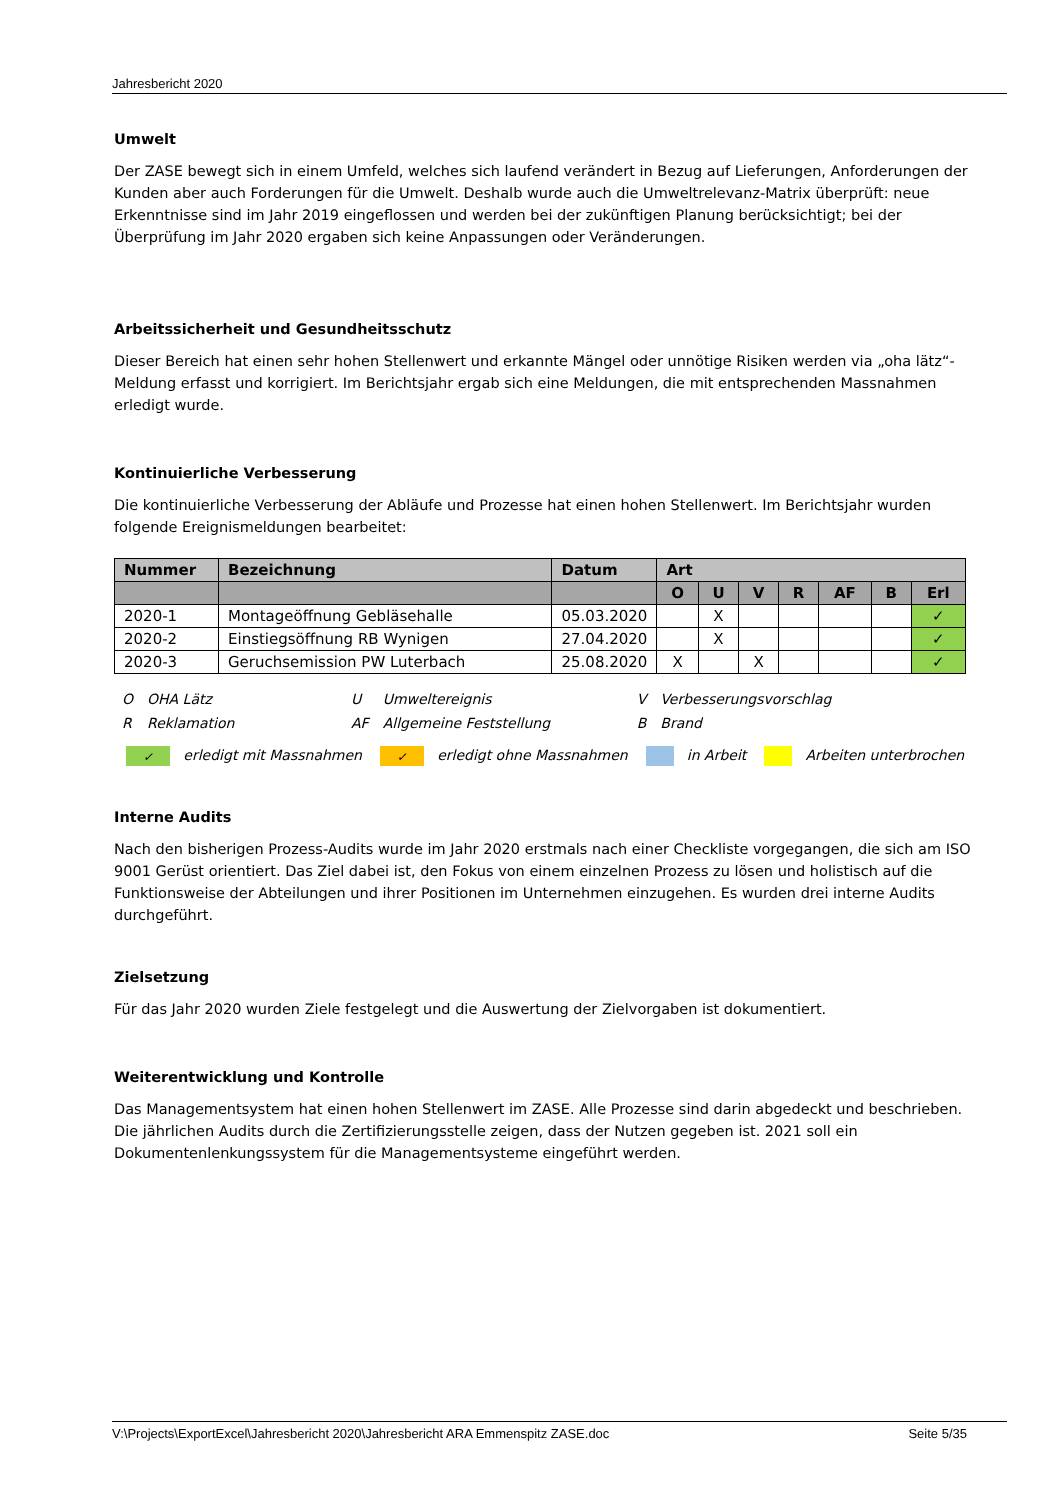Jahresbericht 2020
Umwelt
Der ZASE bewegt sich in einem Umfeld, welches sich laufend verändert in Bezug auf Lieferungen, Anforderungen der Kunden aber auch Forderungen für die Umwelt. Deshalb wurde auch die Umweltrelevanz-Matrix überprüft: neue Erkenntnisse sind im Jahr 2019 eingeflossen und werden bei der zukünftigen Planung berücksichtigt; bei der Überprüfung im Jahr 2020 ergaben sich keine Anpassungen oder Veränderungen.
Arbeitssicherheit und Gesundheitsschutz
Dieser Bereich hat einen sehr hohen Stellenwert und erkannte Mängel oder unnötige Risiken werden via „oha lätz“-Meldung erfasst und korrigiert. Im Berichtsjahr ergab sich eine Meldungen, die mit entsprechenden Massnahmen erledigt wurde.
Kontinuierliche Verbesserung
Die kontinuierliche Verbesserung der Abläufe und Prozesse hat einen hohen Stellenwert. Im Berichtsjahr wurden folgende Ereignismeldungen bearbeitet:
| Nummer | Bezeichnung | Datum | Art | | | | | | |
| --- | --- | --- | --- | --- | --- | --- | --- | --- | --- |
| | | | O | U | V | R | AF | B | Erl |
| 2020-1 | Montageöffnung Gebläsehalle | 05.03.2020 | | X | | | | | ✓ |
| 2020-2 | Einstiegsöffnung RB Wynigen | 27.04.2020 | | X | | | | | ✓ |
| 2020-3 | Geruchsemission PW Luterbach | 25.08.2020 | X | | X | | | | ✓ |
| O | OHA Lätz | U | Umweltereignis | V | Verbesserungsvorschlag |
| R | Reklamation | AF | Allgemeine Feststellung | B | Brand |
✓ erledigt mit Massnahmen ✓ erledigt ohne Massnahmen in Arbeit Arbeiten unterbrochen
Interne Audits
Nach den bisherigen Prozess-Audits wurde im Jahr 2020 erstmals nach einer Checkliste vorgegangen, die sich am ISO 9001 Gerüst orientiert. Das Ziel dabei ist, den Fokus von einem einzelnen Prozess zu lösen und holistisch auf die Funktionsweise der Abteilungen und ihrer Positionen im Unternehmen einzugehen. Es wurden drei interne Audits durchgeführt.
Zielsetzung
Für das Jahr 2020 wurden Ziele festgelegt und die Auswertung der Zielvorgaben ist dokumentiert.
Weiterentwicklung und Kontrolle
Das Managementsystem hat einen hohen Stellenwert im ZASE. Alle Prozesse sind darin abgedeckt und beschrieben. Die jährlichen Audits durch die Zertifizierungsstelle zeigen, dass der Nutzen gegeben ist. 2021 soll ein Dokumentenlenkungssystem für die Managementsysteme eingeführt werden.
V:\Projects\ExportExcel\Jahresbericht 2020\Jahresbericht ARA Emmenspitz ZASE.doc Seite 5/35